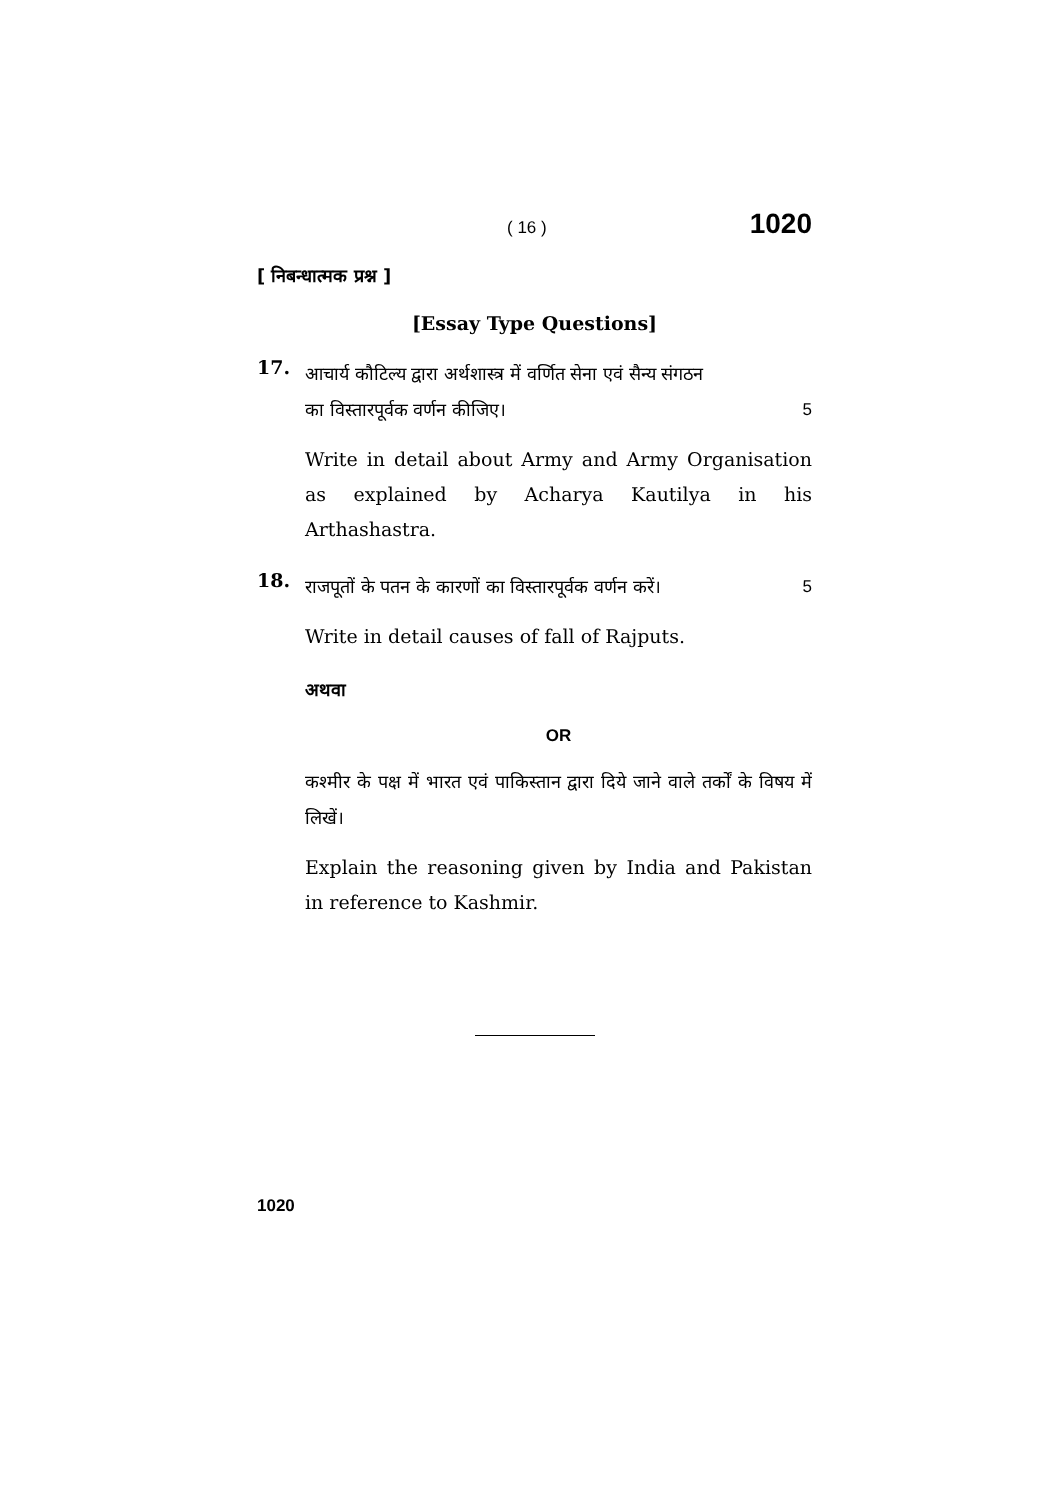( 16 ) 1020
[ निबन्धात्मक प्रश्न ]
[Essay Type Questions]
17.
आचार्य कौटिल्य द्वारा अर्थशास्त्र में वर्णित सेना एवं सैन्य संगठन
का विस्तारपूर्वक वर्णन कीजिए। 5
Write in detail about Army and Army Organisation as explained by Acharya Kautilya in his Arthashastra.
18.
राजपूतों के पतन के कारणों का विस्तारपूर्वक वर्णन करें। 5
Write in detail causes of fall of Rajputs.
अथवा
OR
कश्मीर के पक्ष में भारत एवं पाकिस्तान द्वारा दिये जाने वाले तर्कों के विषय में लिखें।
Explain the reasoning given by India and Pakistan in reference to Kashmir.
1020